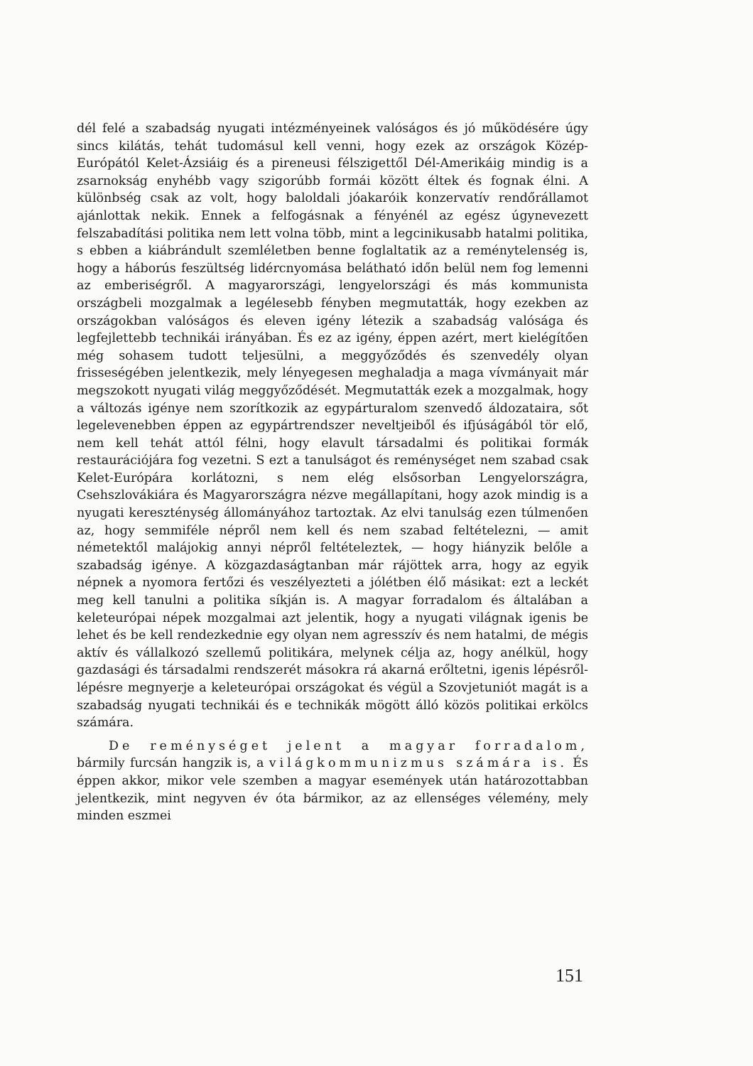dél felé a szabadság nyugati intézményeinek valóságos és jó működésére úgy sincs kilátás, tehát tudomásul kell venni, hogy ezek az országok Közép-Európától Kelet-Ázsiáig és a pireneusi félszigettől Dél-Amerikáig mindig is a zsarnokság enyhébb vagy szigorúbb formái között éltek és fognak élni. A különbség csak az volt, hogy baloldali jóakaróik konzervatív rendőrállamot ajánlottak nekik. Ennek a felfogásnak a fényénél az egész úgynevezett felszabadítási politika nem lett volna több, mint a legcinikusabb hatalmi politika, s ebben a kiábrándult szemléletben benne foglaltatik az a reménytelenség is, hogy a háborús feszültség lidércnyomása belátható időn belül nem fog lemenni az emberiségről. A magyarországi, lengyelországi és más kommunista országbeli mozgalmak a legélesebb fényben megmutatták, hogy ezekben az országokban valóságos és eleven igény létezik a szabadság valósága és legfejlettebb technikái irányában. És ez az igény, éppen azért, mert kielégítően még sohasem tudott teljesülni, a meggyőződés és szenvedély olyan frisseségében jelentkezik, mely lényegesen meghaladja a maga vívmányait már megszokott nyugati világ meggyőződését. Megmutatták ezek a mozgalmak, hogy a változás igénye nem szorítkozik az egypárturalom szenvedő áldozataira, sőt legelevenebben éppen az egypártrendszer neveltjeiből és ifjúságából tör elő, nem kell tehát attól félni, hogy elavult társadalmi és politikai formák restaurációjára fog vezetni. S ezt a tanulságot és reménységet nem szabad csak Kelet-Európára korlátozni, s nem elég elsősorban Lengyelországra, Csehszlovákiára és Magyarországra nézve megállapítani, hogy azok mindig is a nyugati kereszténység állományához tartoztak. Az elvi tanulság ezen túlmenően az, hogy semmiféle népről nem kell és nem szabad feltételezni, — amit németektől malájokig annyi népről feltételeztek, — hogy hiányzik belőle a szabadság igénye. A közgazdaságtanban már rájöttek arra, hogy az egyik népnek a nyomora fertőzi és veszélyezteti a jólétben élő másikat: ezt a leckét meg kell tanulni a politika síkján is. A magyar forradalom és általában a keleteurópai népek mozgalmai azt jelentik, hogy a nyugati világnak igenis be lehet és be kell rendezkednie egy olyan nem agresszív és nem hatalmi, de mégis aktív és vállalkozó szellemű politikára, melynek célja az, hogy anélkül, hogy gazdasági és társadalmi rendszerét másokra rá akarná erőltetni, igenis lépésről-lépésre megnyerje a keleteurópai országokat és végül a Szovjetuniót magát is a szabadság nyugati technikái és e technikák mögött álló közös politikai erkölcs számára.
De reménységet jelent a magyar forradalom, bármily furcsán hangzik is, a világkommunizmus számára is. És éppen akkor, mikor vele szemben a magyar események után határozottabban jelentkezik, mint negyven év óta bármikor, az az ellenséges vélemény, mely minden eszmei
151